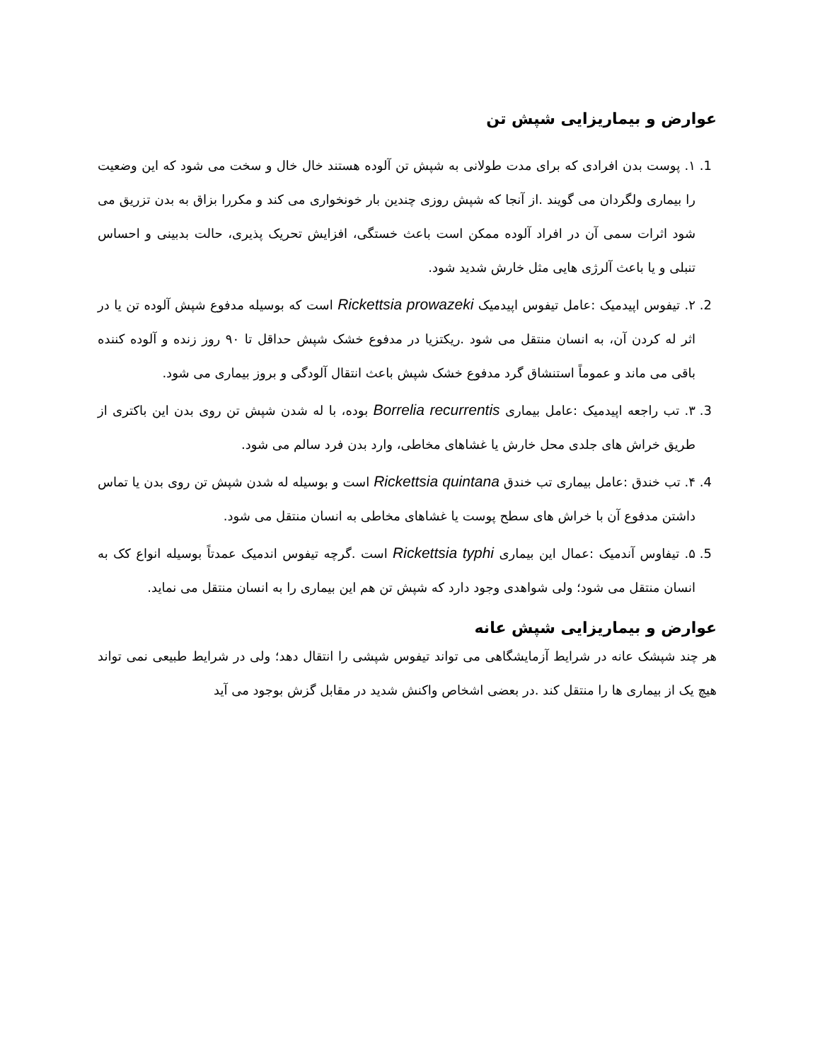عوارض و بیماریزایی شپش تن
1. ۱. پوست بدن افرادی که برای مدت طولانی به شپش تن آلوده هستند خال خال و سخت می شود که این وضعیت را بیماری ولگردان می گویند .از آنجا که شپش روزی چندین بار خونخواری می کند و مکررا بزاق به بدن تزریق می شود اثرات سمی آن در افراد آلوده ممکن است باعث خستگی، افزایش تحریک پذیری، حالت بدبینی و احساس تنبلی و یا باعث آلرژی هایی مثل خارش شدید شود.
2. ۲. تیفوس اپیدمیک :عامل تیفوس اپیدمیک Rickettsia prowazeki است که بوسیله مدفوع شپش آلوده تن یا در اثر له کردن آن، به انسان منتقل می شود .ریکتزیا در مدفوع خشک شپش حداقل تا ۹۰ روز زنده و آلوده کننده باقی می ماند و عموماً استنشاق گرد مدفوع خشک شپش باعث انتقال آلودگی و بروز بیماری می شود.
3. ۳. تب راجعه اپیدمیک :عامل بیماری Borrelia recurrentis بوده، با له شدن شپش تن روی بدن این باکتری از طریق خراش های جلدی محل خارش یا غشاهای مخاطی، وارد بدن فرد سالم می شود.
4. ۴. تب خندق :عامل بیماری تب خندق Rickettsia quintana است و بوسیله له شدن شپش تن روی بدن یا تماس داشتن مدفوع آن با خراش های سطح پوست یا غشاهای مخاطی به انسان منتقل می شود.
5. ۵. تیفاوس آندمیک :عمال این بیماری Rickettsia typhi است .گرچه تیفوس اندمیک عمدتاً بوسیله انواع کک به انسان منتقل می شود؛ ولی شواهدی وجود دارد که شپش تن هم این بیماری را به انسان منتقل می نماید.
عوارض و بیماریزایی شپش عانه
هر چند شپشک عانه در شرایط آزمایشگاهی می تواند تیفوس شپشی را انتقال دهد؛ ولی در شرایط طبیعی نمی تواند هیچ یک از بیماری ها را منتقل کند .در بعضی اشخاص واکنش شدید در مقابل گزش بوجود می آید